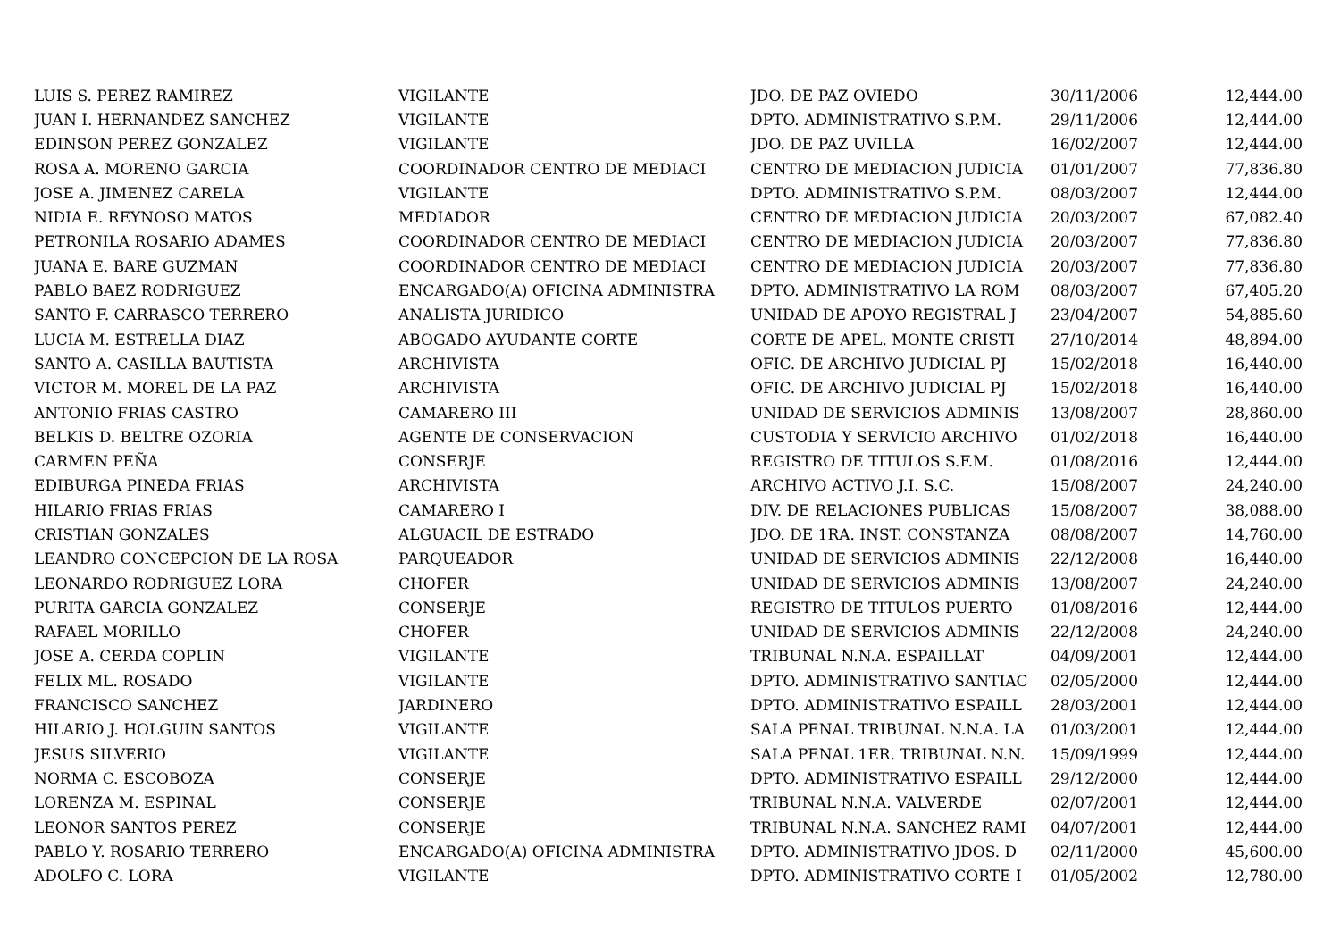| LUIS S. PEREZ RAMIREZ | VIGILANTE | JDO. DE PAZ OVIEDO | 30/11/2006 | 12,444.00 |
| JUAN I. HERNANDEZ SANCHEZ | VIGILANTE | DPTO. ADMINISTRATIVO S.P.M. | 29/11/2006 | 12,444.00 |
| EDINSON PEREZ GONZALEZ | VIGILANTE | JDO. DE PAZ UVILLA | 16/02/2007 | 12,444.00 |
| ROSA A. MORENO GARCIA | COORDINADOR CENTRO DE MEDIACI | CENTRO DE MEDIACION JUDICIA | 01/01/2007 | 77,836.80 |
| JOSE A. JIMENEZ CARELA | VIGILANTE | DPTO. ADMINISTRATIVO S.P.M. | 08/03/2007 | 12,444.00 |
| NIDIA E. REYNOSO MATOS | MEDIADOR | CENTRO DE MEDIACION JUDICIA | 20/03/2007 | 67,082.40 |
| PETRONILA ROSARIO ADAMES | COORDINADOR CENTRO DE MEDIACI | CENTRO DE MEDIACION JUDICIA | 20/03/2007 | 77,836.80 |
| JUANA E. BARE GUZMAN | COORDINADOR CENTRO DE MEDIACI | CENTRO DE MEDIACION JUDICIA | 20/03/2007 | 77,836.80 |
| PABLO BAEZ RODRIGUEZ | ENCARGADO(A) OFICINA ADMINISTRA | DPTO. ADMINISTRATIVO LA ROM | 08/03/2007 | 67,405.20 |
| SANTO F. CARRASCO TERRERO | ANALISTA JURIDICO | UNIDAD DE APOYO REGISTRAL J | 23/04/2007 | 54,885.60 |
| LUCIA M. ESTRELLA DIAZ | ABOGADO AYUDANTE CORTE | CORTE DE APEL. MONTE CRISTI | 27/10/2014 | 48,894.00 |
| SANTO A. CASILLA BAUTISTA | ARCHIVISTA | OFIC. DE ARCHIVO JUDICIAL PJ | 15/02/2018 | 16,440.00 |
| VICTOR M. MOREL DE LA PAZ | ARCHIVISTA | OFIC. DE ARCHIVO JUDICIAL PJ | 15/02/2018 | 16,440.00 |
| ANTONIO FRIAS CASTRO | CAMARERO III | UNIDAD DE SERVICIOS ADMINIS | 13/08/2007 | 28,860.00 |
| BELKIS D. BELTRE OZORIA | AGENTE DE CONSERVACION | CUSTODIA Y SERVICIO ARCHIVO | 01/02/2018 | 16,440.00 |
| CARMEN PEÑA | CONSERJE | REGISTRO DE TITULOS S.F.M. | 01/08/2016 | 12,444.00 |
| EDIBURGA PINEDA FRIAS | ARCHIVISTA | ARCHIVO ACTIVO J.I. S.C. | 15/08/2007 | 24,240.00 |
| HILARIO FRIAS FRIAS | CAMARERO I | DIV. DE RELACIONES PUBLICAS | 15/08/2007 | 38,088.00 |
| CRISTIAN GONZALES | ALGUACIL DE ESTRADO | JDO. DE 1RA. INST. CONSTANZA | 08/08/2007 | 14,760.00 |
| LEANDRO CONCEPCION DE LA ROSA | PARQUEADOR | UNIDAD DE SERVICIOS ADMINIS | 22/12/2008 | 16,440.00 |
| LEONARDO RODRIGUEZ LORA | CHOFER | UNIDAD DE SERVICIOS ADMINIS | 13/08/2007 | 24,240.00 |
| PURITA GARCIA GONZALEZ | CONSERJE | REGISTRO DE TITULOS PUERTO | 01/08/2016 | 12,444.00 |
| RAFAEL MORILLO | CHOFER | UNIDAD DE SERVICIOS ADMINIS | 22/12/2008 | 24,240.00 |
| JOSE A. CERDA COPLIN | VIGILANTE | TRIBUNAL N.N.A. ESPAILLAT | 04/09/2001 | 12,444.00 |
| FELIX ML. ROSADO | VIGILANTE | DPTO. ADMINISTRATIVO SANTIAC | 02/05/2000 | 12,444.00 |
| FRANCISCO SANCHEZ | JARDINERO | DPTO. ADMINISTRATIVO ESPAILL | 28/03/2001 | 12,444.00 |
| HILARIO J. HOLGUIN SANTOS | VIGILANTE | SALA PENAL TRIBUNAL N.N.A. LA | 01/03/2001 | 12,444.00 |
| JESUS SILVERIO | VIGILANTE | SALA PENAL 1ER. TRIBUNAL N.N. | 15/09/1999 | 12,444.00 |
| NORMA C. ESCOBOZA | CONSERJE | DPTO. ADMINISTRATIVO ESPAILL | 29/12/2000 | 12,444.00 |
| LORENZA M. ESPINAL | CONSERJE | TRIBUNAL N.N.A. VALVERDE | 02/07/2001 | 12,444.00 |
| LEONOR SANTOS PEREZ | CONSERJE | TRIBUNAL N.N.A. SANCHEZ RAMI | 04/07/2001 | 12,444.00 |
| PABLO Y. ROSARIO TERRERO | ENCARGADO(A) OFICINA ADMINISTRA | DPTO. ADMINISTRATIVO JDOS. D | 02/11/2000 | 45,600.00 |
| ADOLFO C. LORA | VIGILANTE | DPTO. ADMINISTRATIVO CORTE I | 01/05/2002 | 12,780.00 |